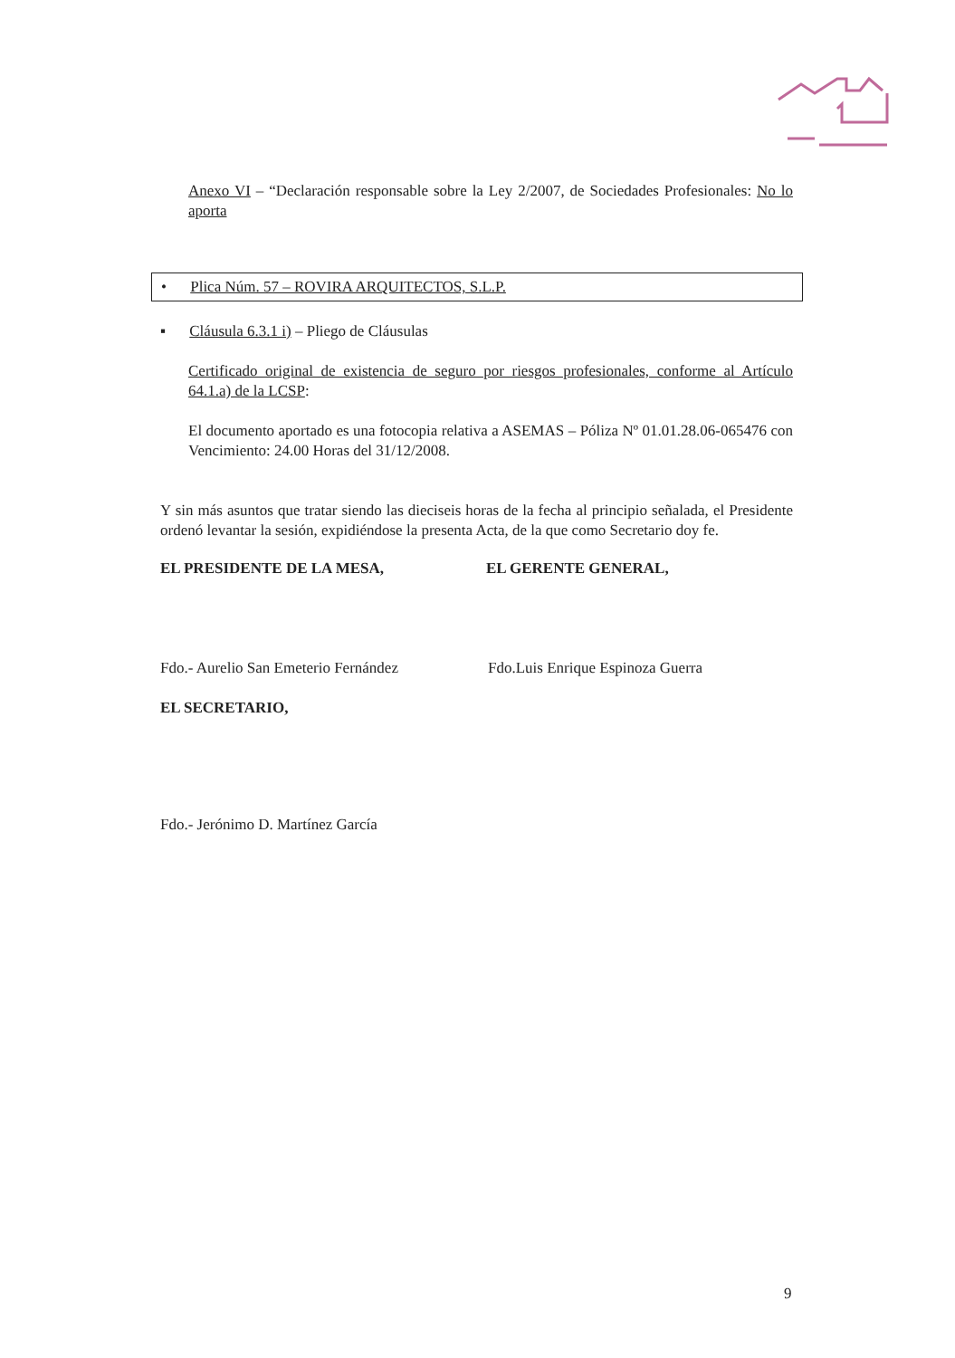Anexo VI – “Declaración responsable sobre la Ley 2/2007, de Sociedades Profesionales: No lo aporta
• Plica Núm. 57 – ROVIRA ARQUITECTOS, S.L.P.
▪ Cláusula 6.3.1 i) – Pliego de Cláusulas
Certificado original de existencia de seguro por riesgos profesionales, conforme al Artículo 64.1.a) de la LCSP:
El documento aportado es una fotocopia relativa a ASEMAS – Póliza Nº 01.01.28.06-065476 con Vencimiento: 24.00 Horas del 31/12/2008.
Y sin más asuntos que tratar siendo las dieciseis horas de la fecha al principio señalada, el Presidente ordenó levantar la sesión, expidiéndose la presenta Acta, de la que como Secretario doy fe.
EL PRESIDENTE DE LA MESA, EL GERENTE GENERAL,
Fdo.- Aurelio San Emeterio Fernández
Fdo.Luis Enrique Espinoza Guerra
EL SECRETARIO,
Fdo.- Jerónimo D. Martínez García
9